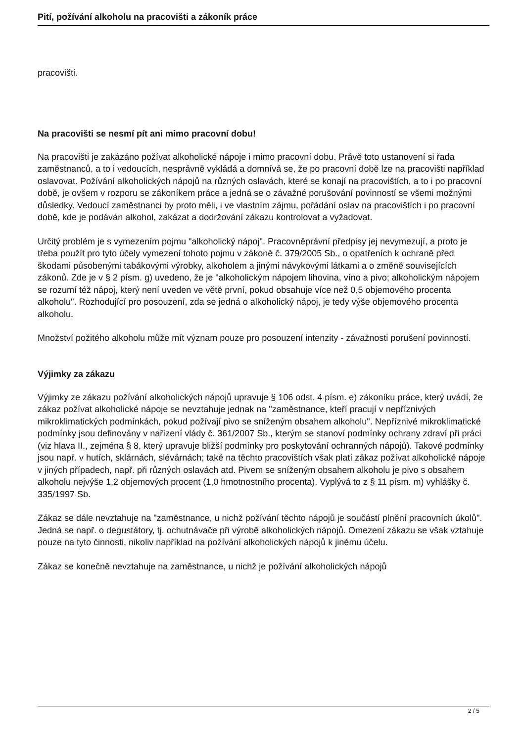Pití, požívání alkoholu na pracovišti a zákoník práce
pracovišti.
Na pracovišti se nesmí pít ani mimo pracovní dobu!
Na pracovišti je zakázáno požívat alkoholické nápoje i mimo pracovní dobu. Právě toto ustanovení si řada zaměstnanců, a to i vedoucích, nesprávně vykládá a domnívá se, že po pracovní době lze na pracovišti například oslavovat. Požívání alkoholických nápojů na různých oslavách, které se konají na pracovištích, a to i po pracovní době, je ovšem v rozporu se zákoníkem práce a jedná se o závažné porušování povinností se všemi možnými důsledky. Vedoucí zaměstnanci by proto měli, i ve vlastním zájmu, pořádání oslav na pracovištích i po pracovní době, kde je podáván alkohol, zakázat a dodržování zákazu kontrolovat a vyžadovat.
Určitý problém je s vymezením pojmu "alkoholický nápoj". Pracovněprávní předpisy jej nevymezují, a proto je třeba použít pro tyto účely vymezení tohoto pojmu v zákoně č. 379/2005 Sb., o opatřeních k ochraně před škodami působenými tabákovými výrobky, alkoholem a jinými návykovými látkami a o změně souvisejících zákonů. Zde je v § 2 písm. g) uvedeno, že je "alkoholickým nápojem lihovina, víno a pivo; alkoholickým nápojem se rozumí též nápoj, který není uveden ve větě první, pokud obsahuje více než 0,5 objemového procenta alkoholu". Rozhodující pro posouzení, zda se jedná o alkoholický nápoj, je tedy výše objemového procenta alkoholu.
Množství požitého alkoholu může mít význam pouze pro posouzení intenzity - závažnosti porušení povinností.
Výjimky za zákazu
Výjimky ze zákazu požívání alkoholických nápojů upravuje § 106 odst. 4 písm. e) zákoníku práce, který uvádí, že zákaz požívat alkoholické nápoje se nevztahuje jednak na "zaměstnance, kteří pracují v nepříznivých mikroklimatických podmínkách, pokud požívají pivo se sníženým obsahem alkoholu". Nepříznivé mikroklimatické podmínky jsou definovány v nařízení vlády č. 361/2007 Sb., kterým se stanoví podmínky ochrany zdraví při práci (viz hlava II., zejména § 8, který upravuje bližší podmínky pro poskytování ochranných nápojů). Takové podmínky jsou např. v hutích, sklárnách, slévárnách; také na těchto pracovištích však platí zákaz požívat alkoholické nápoje v jiných případech, např. při různých oslavách atd. Pivem se sníženým obsahem alkoholu je pivo s obsahem alkoholu nejvýše 1,2 objemových procent (1,0 hmotnostního procenta). Vyplývá to z § 11 písm. m) vyhlášky č. 335/1997 Sb.
Zákaz se dále nevztahuje na "zaměstnance, u nichž požívání těchto nápojů je součástí plnění pracovních úkolů". Jedná se např. o degustátory, tj. ochutnávače při výrobě alkoholických nápojů. Omezení zákazu se však vztahuje pouze na tyto činnosti, nikoliv například na požívání alkoholických nápojů k jinému účelu.
Zákaz se konečně nevztahuje na zaměstnance, u nichž je požívání alkoholických nápojů
2 / 5